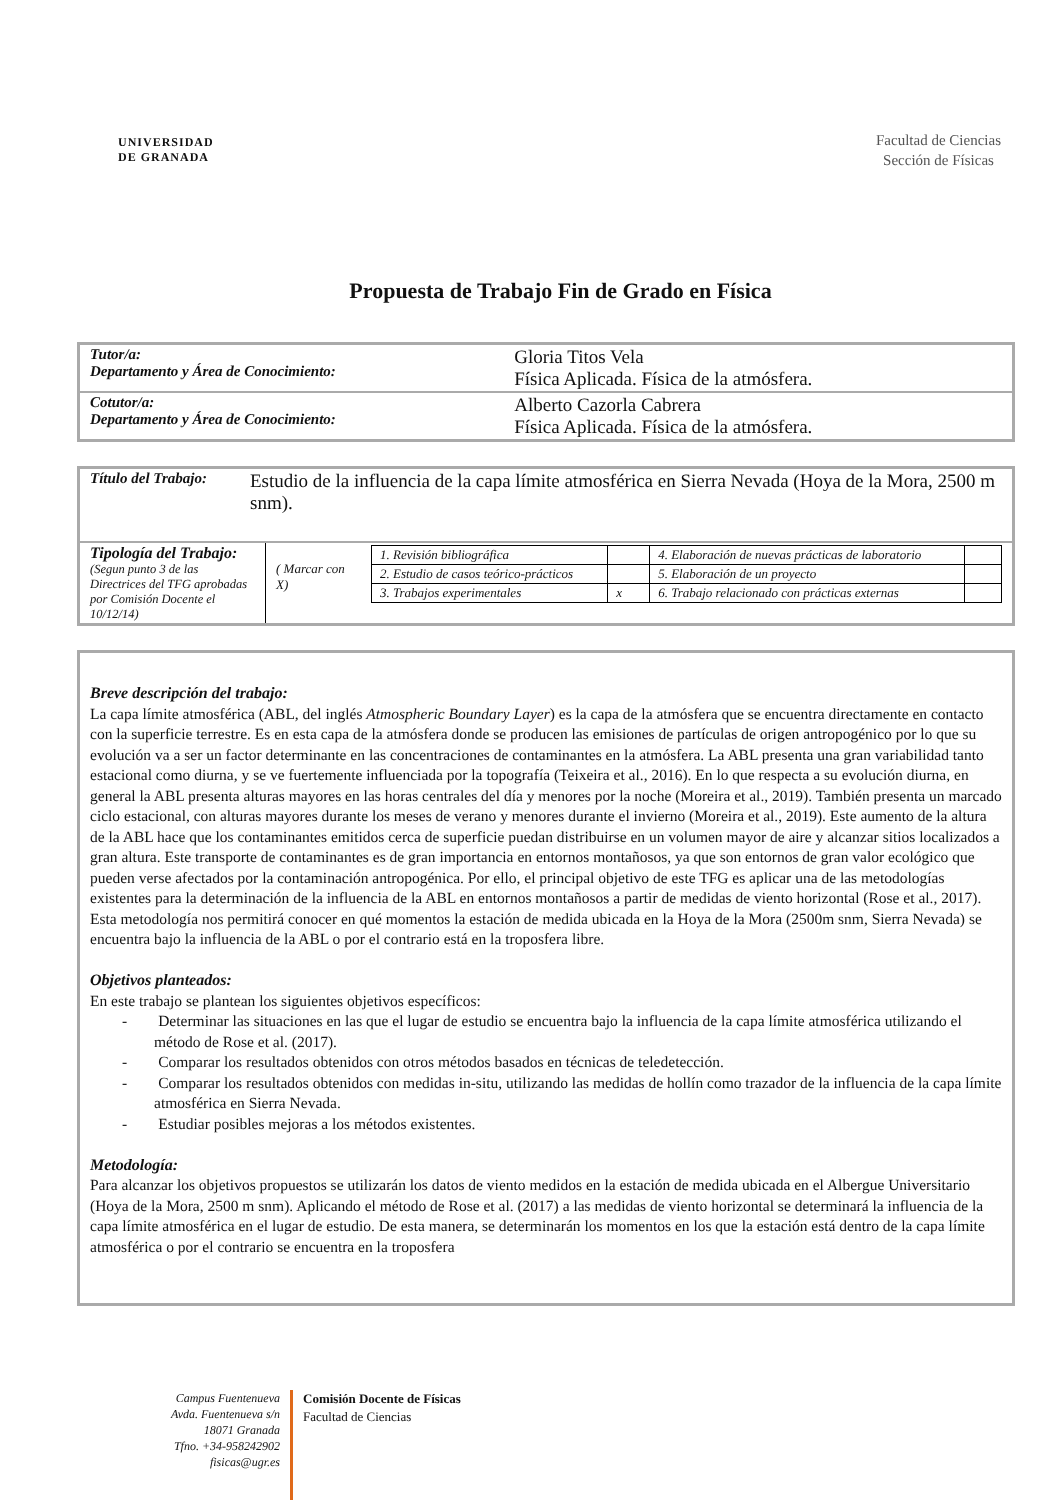UNIVERSIDAD
DE GRANADA
Facultad de Ciencias
Sección de Físicas
Propuesta de Trabajo Fin de Grado en Física
| Tutor/a: Departamento y Área de Conocimiento: | Gloria Titos Vela Física Aplicada. Física de la atmósfera. |
| Cotutor/a: Departamento y Área de Conocimiento: | Alberto Cazorla Cabrera Física Aplicada. Física de la atmósfera. |
| Título del Trabajo: | Estudio de la influencia de la capa límite atmosférica en Sierra Nevada (Hoya de la Mora, 2500 m snm). |
| Tipología del Trabajo: (Segun punto 3 de las Directrices del TFG aprobadas por Comisión Docente el 10/12/14) | ( Marcar con X) | / 1. Revisión bibliográfica / / 4. Elaboración de nuevas prácticas de laboratorio / / / 2. Estudio de casos teórico-prácticos / / 5. Elaboración de un proyecto / / / 3. Trabajos experimentales / x / 6. Trabajo relacionado con prácticas externas / / |
Breve descripción del trabajo:
La capa límite atmosférica (ABL, del inglés Atmospheric Boundary Layer) es la capa de la atmósfera que se encuentra directamente en contacto con la superficie terrestre. Es en esta capa de la atmósfera donde se producen las emisiones de partículas de origen antropogénico por lo que su evolución va a ser un factor determinante en las concentraciones de contaminantes en la atmósfera. La ABL presenta una gran variabilidad tanto estacional como diurna, y se ve fuertemente influenciada por la topografía (Teixeira et al., 2016). En lo que respecta a su evolución diurna, en general la ABL presenta alturas mayores en las horas centrales del día y menores por la noche (Moreira et al., 2019). También presenta un marcado ciclo estacional, con alturas mayores durante los meses de verano y menores durante el invierno (Moreira et al., 2019). Este aumento de la altura de la ABL hace que los contaminantes emitidos cerca de superficie puedan distribuirse en un volumen mayor de aire y alcanzar sitios localizados a gran altura. Este transporte de contaminantes es de gran importancia en entornos montañosos, ya que son entornos de gran valor ecológico que pueden verse afectados por la contaminación antropogénica. Por ello, el principal objetivo de este TFG es aplicar una de las metodologías existentes para la determinación de la influencia de la ABL en entornos montañosos a partir de medidas de viento horizontal (Rose et al., 2017). Esta metodología nos permitirá conocer en qué momentos la estación de medida ubicada en la Hoya de la Mora (2500m snm, Sierra Nevada) se encuentra bajo la influencia de la ABL o por el contrario está en la troposfera libre.
Objetivos planteados:
En este trabajo se plantean los siguientes objetivos específicos:
- Determinar las situaciones en las que el lugar de estudio se encuentra bajo la influencia de la capa límite atmosférica utilizando el método de Rose et al. (2017).
- Comparar los resultados obtenidos con otros métodos basados en técnicas de teledetección.
- Comparar los resultados obtenidos con medidas in-situ, utilizando las medidas de hollín como trazador de la influencia de la capa límite atmosférica en Sierra Nevada.
- Estudiar posibles mejoras a los métodos existentes.
Metodología:
Para alcanzar los objetivos propuestos se utilizarán los datos de viento medidos en la estación de medida ubicada en el Albergue Universitario (Hoya de la Mora, 2500 m snm). Aplicando el método de Rose et al. (2017) a las medidas de viento horizontal se determinará la influencia de la capa límite atmosférica en el lugar de estudio. De esta manera, se determinarán los momentos en los que la estación está dentro de la capa límite atmosférica o por el contrario se encuentra en la troposfera
Campus Fuentenueva
Avda. Fuentenueva s/n
18071 Granada
Tfno. +34-958242902
fisicas@ugr.es
Comisión Docente de Físicas
Facultad de Ciencias